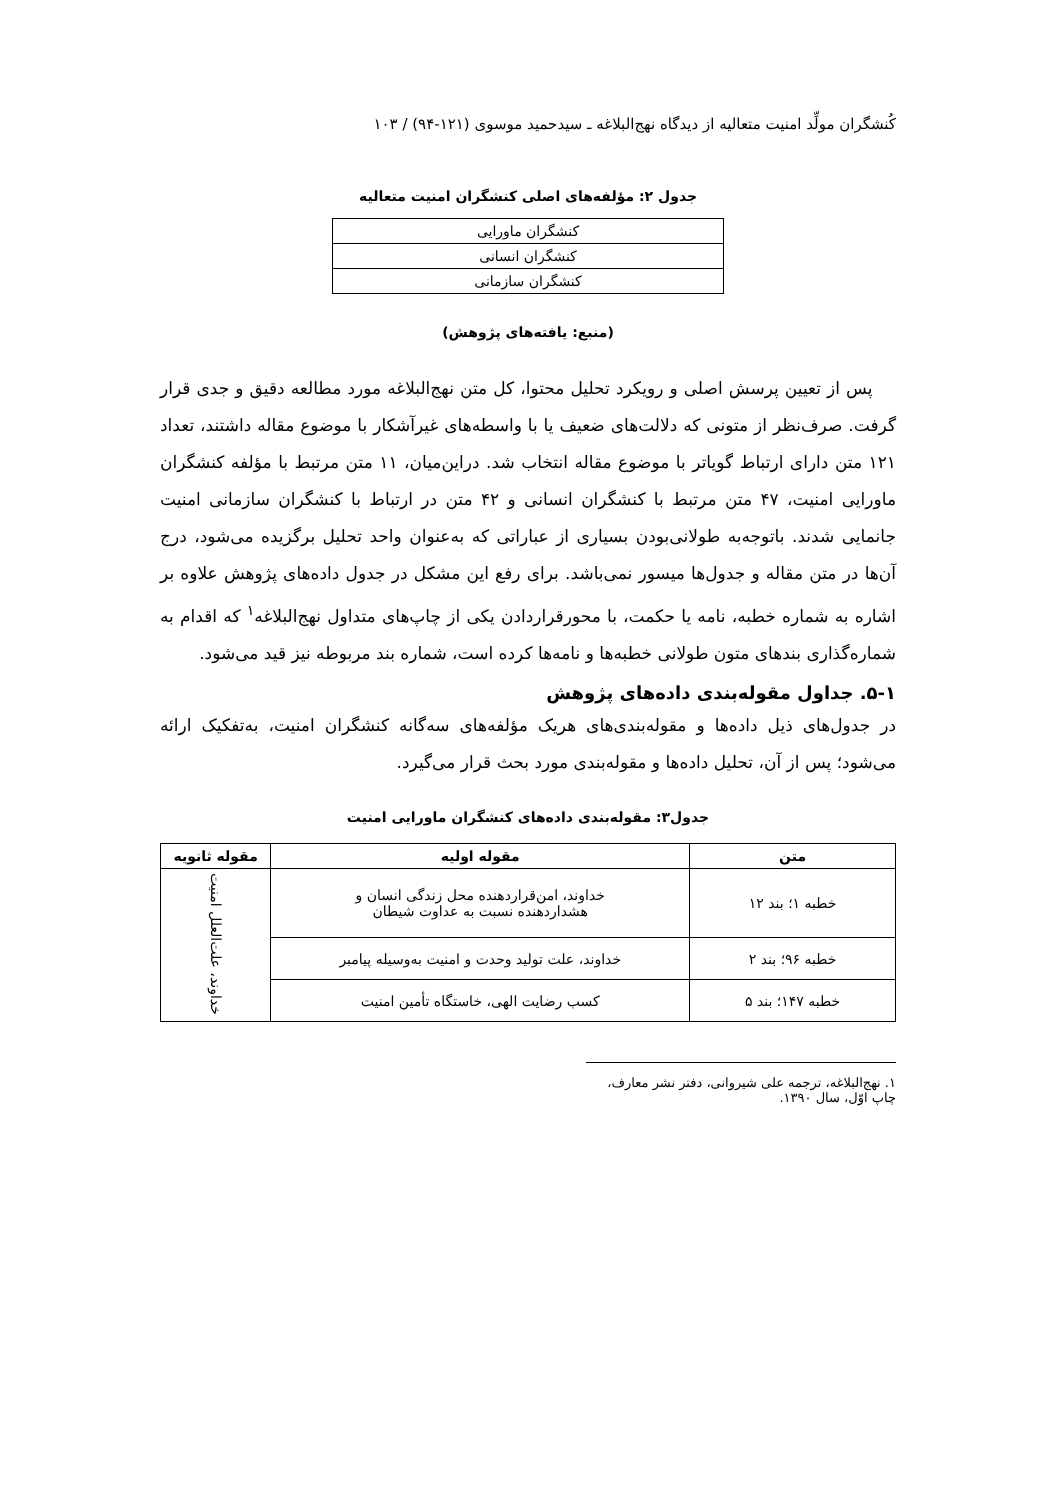کُنشگران مولِّد امنیت متعالیه از دیدگاه نهج‌البلاغه ـ سیدحمید موسوی (۱۲۱-۹۴) / ۱۰۳
جدول ۲: مؤلفه‌های اصلی کنشگران امنیت متعالیه
| کنشگران ماورایی |
| کنشگران انسانی |
| کنشگران سازمانی |
(منبع: یافته‌های پژوهش)
پس از تعیین پرسش اصلی و رویکرد تحلیل محتوا، کل متن نهج‌البلاغه مورد مطالعه دقیق و جدی قرار گرفت. صرف‌نظر از متونی که دلالت‌های ضعیف یا با واسطه‌های غیرآشکار با موضوع مقاله داشتند، تعداد ۱۲۱ متن دارای ارتباط گویاتر با موضوع مقاله انتخاب شد. دراین‌میان، ۱۱ متن مرتبط با مؤلفه کنشگران ماورایی امنیت، ۴۷ متن مرتبط با کنشگران انسانی و ۴۲ متن در ارتباط با کنشگران سازمانی امنیت جانمایی شدند. باتوجه‌به طولانی‌بودن بسیاری از عباراتی که به‌عنوان واحد تحلیل برگزیده می‌شود، درج آن‌ها در متن مقاله و جدول‌ها میسور نمی‌باشد. برای رفع این مشکل در جدول داده‌های پژوهش علاوه بر اشاره به شماره خطبه، نامه یا حکمت، با محورقراردادن یکی از چاپ‌های متداول نهج‌البلاغه<sup>۱</sup> که اقدام به شماره‌گذاری بندهای متون طولانی خطبه‌ها و نامه‌ها کرده است، شماره بند مربوطه نیز قید می‌شود.
۵-۱. جداول مقوله‌بندی داده‌های پژوهش
در جدول‌های ذیل داده‌ها و مقوله‌بندی‌های هریک مؤلفه‌های سه‌گانه کنشگران امنیت، به‌تفکیک ارائه می‌شود؛ پس از آن، تحلیل داده‌ها و مقوله‌بندی مورد بحث قرار می‌گیرد.
جدول۳: مقوله‌بندی داده‌های کنشگران ماورایی امنیت
| متن | مقوله اولیه | مقوله ثانویه |
| --- | --- | --- |
| خطبه ۱؛ بند ۱۲ | خداوند، امن‌قراردهنده محل زندگی انسان و هشداردهنده نسبت به عداوت شیطان | خداوند، علت‌العلل امنیت |
| خطبه ۹۶؛ بند ۲ | خداوند، علت تولید وحدت و امنیت به‌وسیله پیامبر | |
| خطبه ۱۴۷؛ بند ۵ | کسب رضایت الهی، خاستگاه تأمین امنیت | |
۱. نهج‌البلاغه، ترجمه علی شیروانی، دفتر نشر معارف، چاپ اوّل، سال ۱۳۹۰.